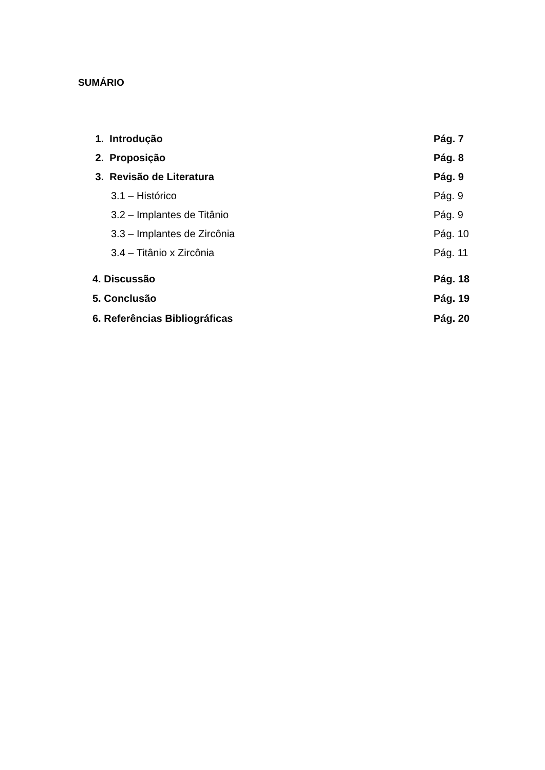SUMÁRIO
1. Introdução Pág. 7
2. Proposição Pág. 8
3. Revisão de Literatura Pág. 9
3.1 – Histórico Pág. 9
3.2 – Implantes de Titânio Pág. 9
3.3 – Implantes de Zircônia Pág. 10
3.4 – Titânio x Zircônia Pág. 11
4. Discussão Pág. 18
5. Conclusão Pág. 19
6. Referências Bibliográficas Pág. 20